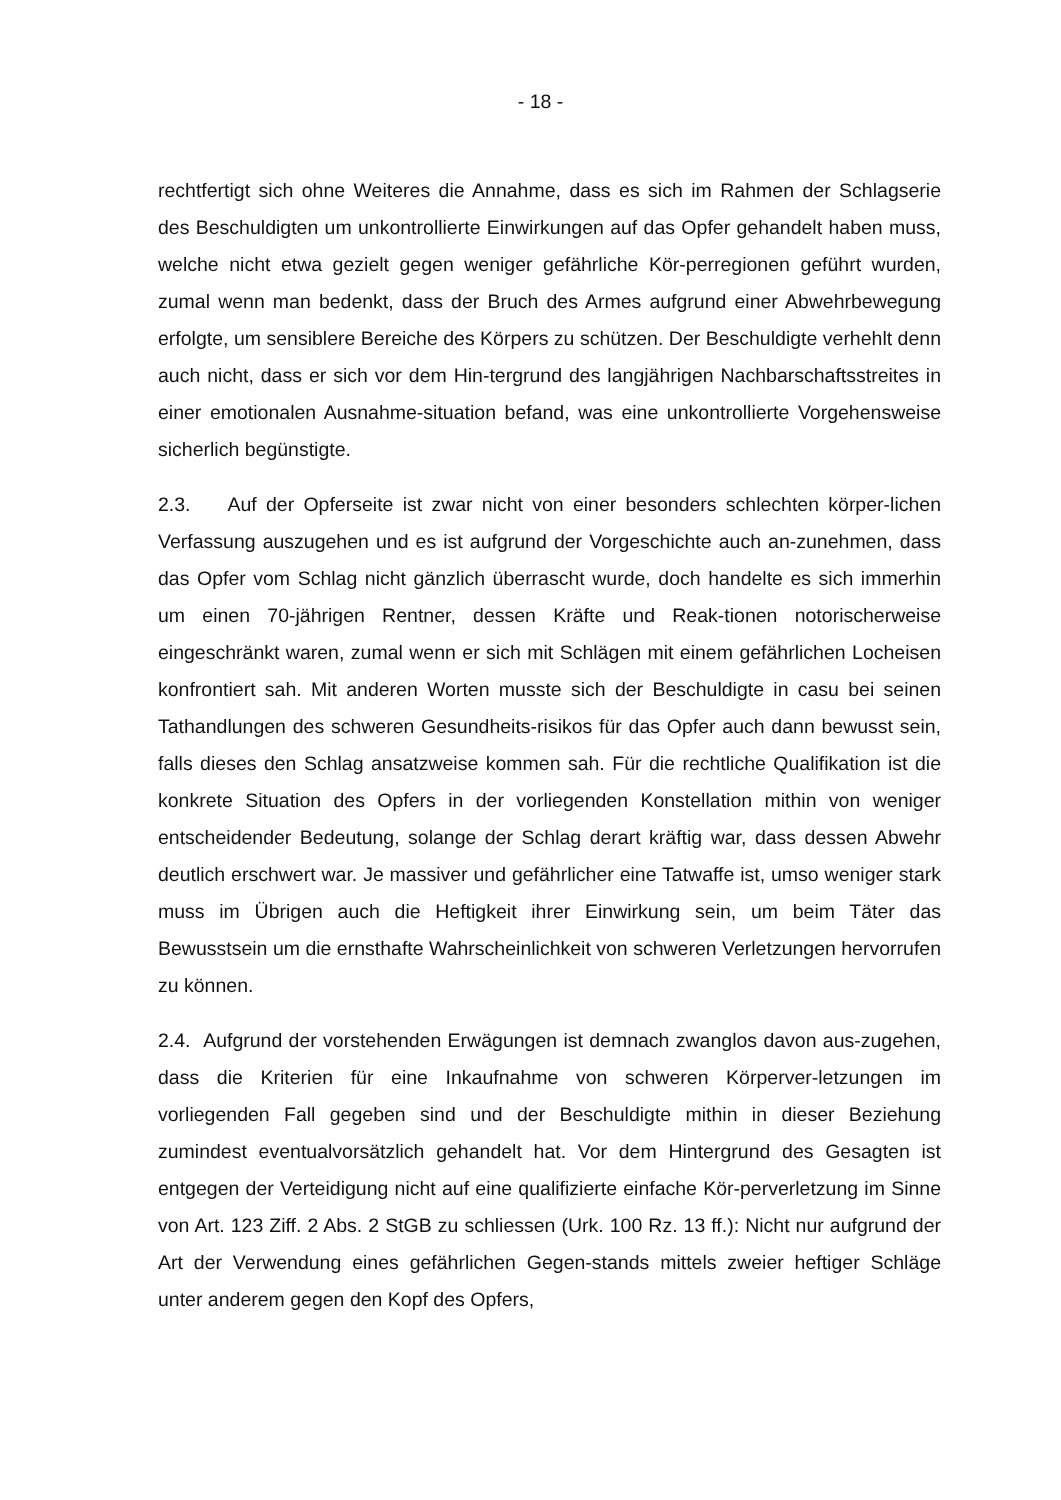- 18 -
rechtfertigt sich ohne Weiteres die Annahme, dass es sich im Rahmen der Schlagserie des Beschuldigten um unkontrollierte Einwirkungen auf das Opfer gehandelt haben muss, welche nicht etwa gezielt gegen weniger gefährliche Kör-perregionen geführt wurden, zumal wenn man bedenkt, dass der Bruch des Armes aufgrund einer Abwehrbewegung erfolgte, um sensiblere Bereiche des Körpers zu schützen. Der Beschuldigte verhehlt denn auch nicht, dass er sich vor dem Hin-tergrund des langjährigen Nachbarschaftsstreites in einer emotionalen Ausnahme-situation befand, was eine unkontrollierte Vorgehensweise sicherlich begünstigte.
2.3. Auf der Opferseite ist zwar nicht von einer besonders schlechten körper-lichen Verfassung auszugehen und es ist aufgrund der Vorgeschichte auch an-zunehmen, dass das Opfer vom Schlag nicht gänzlich überrascht wurde, doch handelte es sich immerhin um einen 70-jährigen Rentner, dessen Kräfte und Reak-tionen notorischerweise eingeschränkt waren, zumal wenn er sich mit Schlägen mit einem gefährlichen Locheisen konfrontiert sah. Mit anderen Worten musste sich der Beschuldigte in casu bei seinen Tathandlungen des schweren Gesundheits-risikos für das Opfer auch dann bewusst sein, falls dieses den Schlag ansatzweise kommen sah. Für die rechtliche Qualifikation ist die konkrete Situation des Opfers in der vorliegenden Konstellation mithin von weniger entscheidender Bedeutung, solange der Schlag derart kräftig war, dass dessen Abwehr deutlich erschwert war. Je massiver und gefährlicher eine Tatwaffe ist, umso weniger stark muss im Übrigen auch die Heftigkeit ihrer Einwirkung sein, um beim Täter das Bewusstsein um die ernsthafte Wahrscheinlichkeit von schweren Verletzungen hervorrufen zu können.
2.4. Aufgrund der vorstehenden Erwägungen ist demnach zwanglos davon aus-zugehen, dass die Kriterien für eine Inkaufnahme von schweren Körperver-letzungen im vorliegenden Fall gegeben sind und der Beschuldigte mithin in dieser Beziehung zumindest eventualvorsätzlich gehandelt hat. Vor dem Hintergrund des Gesagten ist entgegen der Verteidigung nicht auf eine qualifizierte einfache Kör-perverletzung im Sinne von Art. 123 Ziff. 2 Abs. 2 StGB zu schliessen (Urk. 100 Rz. 13 ff.): Nicht nur aufgrund der Art der Verwendung eines gefährlichen Gegen-stands mittels zweier heftiger Schläge unter anderem gegen den Kopf des Opfers,